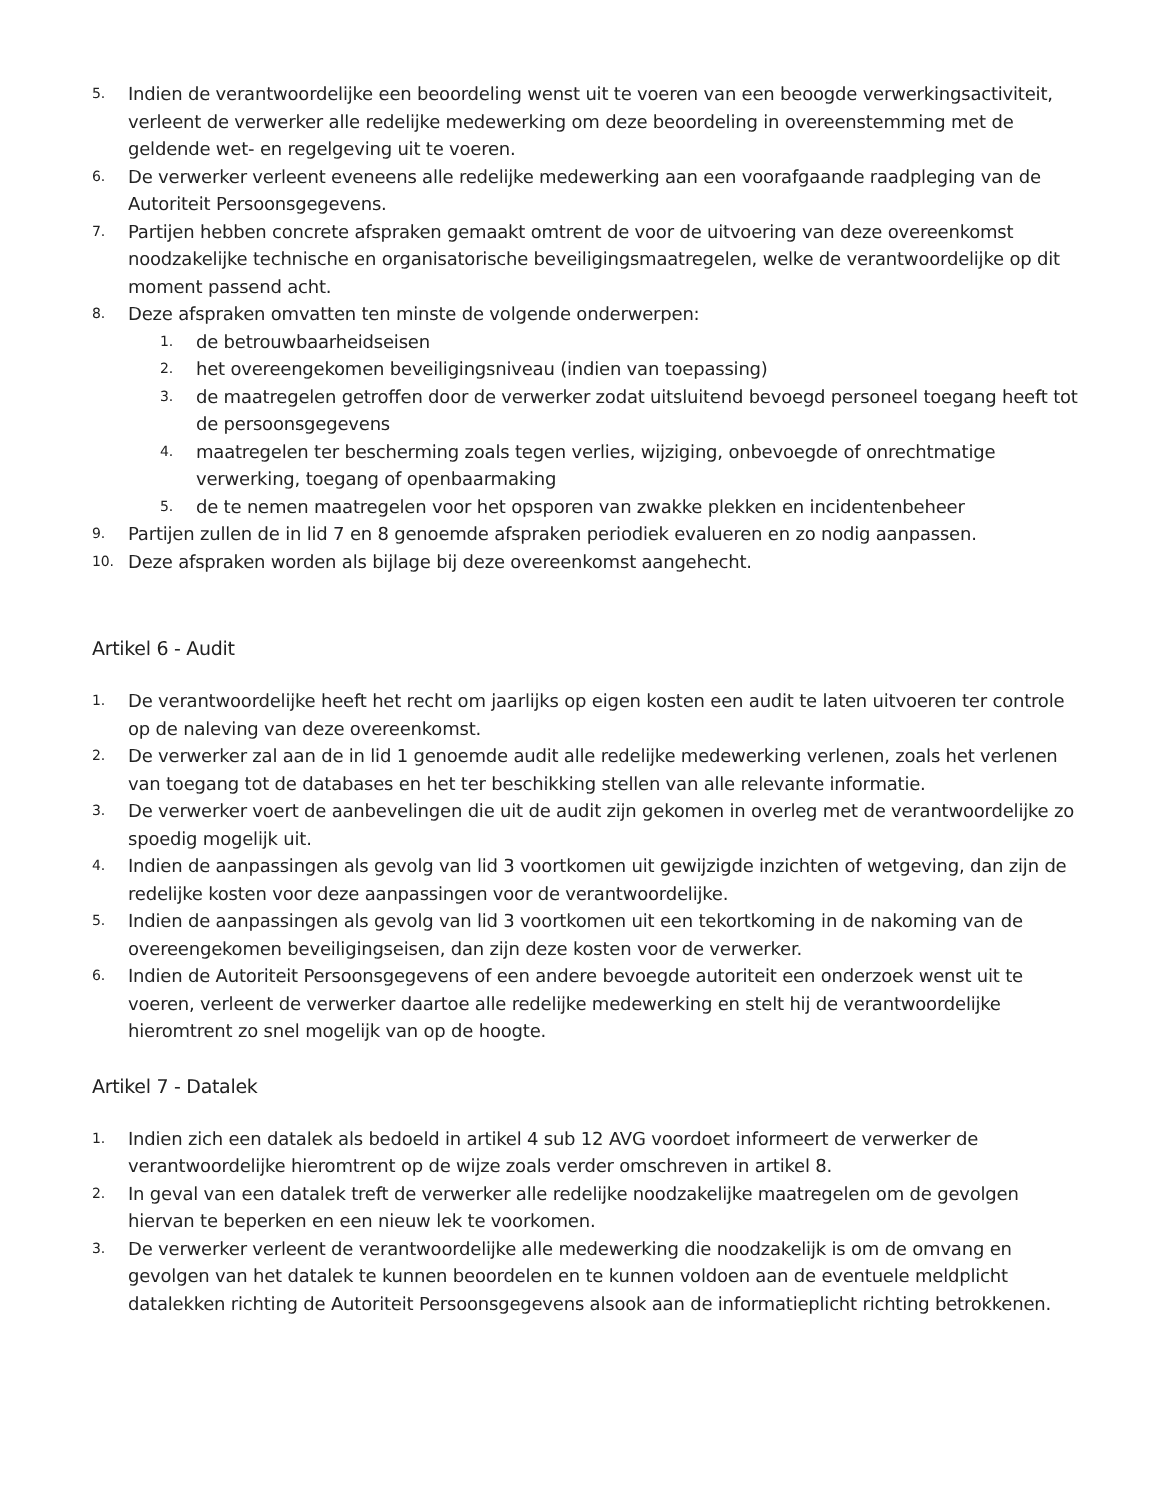5. Indien de verantwoordelijke een beoordeling wenst uit te voeren van een beoogde verwerkingsactiviteit, verleent de verwerker alle redelijke medewerking om deze beoordeling in overeenstemming met de geldende wet- en regelgeving uit te voeren.
6. De verwerker verleent eveneens alle redelijke medewerking aan een voorafgaande raadpleging van de Autoriteit Persoonsgegevens.
7. Partijen hebben concrete afspraken gemaakt omtrent de voor de uitvoering van deze overeenkomst noodzakelijke technische en organisatorische beveiligingsmaatregelen, welke de verantwoordelijke op dit moment passend acht.
8. Deze afspraken omvatten ten minste de volgende onderwerpen:
1. de betrouwbaarheidseisen
2. het overeengekomen beveiligingsniveau (indien van toepassing)
3. de maatregelen getroffen door de verwerker zodat uitsluitend bevoegd personeel toegang heeft tot de persoonsgegevens
4. maatregelen ter bescherming zoals tegen verlies, wijziging, onbevoegde of onrechtmatige verwerking, toegang of openbaarmaking
5. de te nemen maatregelen voor het opsporen van zwakke plekken en incidentenbeheer
9. Partijen zullen de in lid 7 en 8 genoemde afspraken periodiek evalueren en zo nodig aanpassen.
10. Deze afspraken worden als bijlage bij deze overeenkomst aangehecht.
Artikel 6 - Audit
1. De verantwoordelijke heeft het recht om jaarlijks op eigen kosten een audit te laten uitvoeren ter controle op de naleving van deze overeenkomst.
2. De verwerker zal aan de in lid 1 genoemde audit alle redelijke medewerking verlenen, zoals het verlenen van toegang tot de databases en het ter beschikking stellen van alle relevante informatie.
3. De verwerker voert de aanbevelingen die uit de audit zijn gekomen in overleg met de verantwoordelijke zo spoedig mogelijk uit.
4. Indien de aanpassingen als gevolg van lid 3 voortkomen uit gewijzigde inzichten of wetgeving, dan zijn de redelijke kosten voor deze aanpassingen voor de verantwoordelijke.
5. Indien de aanpassingen als gevolg van lid 3 voortkomen uit een tekortkoming in de nakoming van de overeengekomen beveiligingseisen, dan zijn deze kosten voor de verwerker.
6. Indien de Autoriteit Persoonsgegevens of een andere bevoegde autoriteit een onderzoek wenst uit te voeren, verleent de verwerker daartoe alle redelijke medewerking en stelt hij de verantwoordelijke hieromtrent zo snel mogelijk van op de hoogte.
Artikel 7 - Datalek
1. Indien zich een datalek als bedoeld in artikel 4 sub 12 AVG voordoet informeert de verwerker de verantwoordelijke hieromtrent op de wijze zoals verder omschreven in artikel 8.
2. In geval van een datalek treft de verwerker alle redelijke noodzakelijke maatregelen om de gevolgen hiervan te beperken en een nieuw lek te voorkomen.
3. De verwerker verleent de verantwoordelijke alle medewerking die noodzakelijk is om de omvang en gevolgen van het datalek te kunnen beoordelen en te kunnen voldoen aan de eventuele meldplicht datalekken richting de Autoriteit Persoonsgegevens alsook aan de informatieplicht richting betrokkenen.